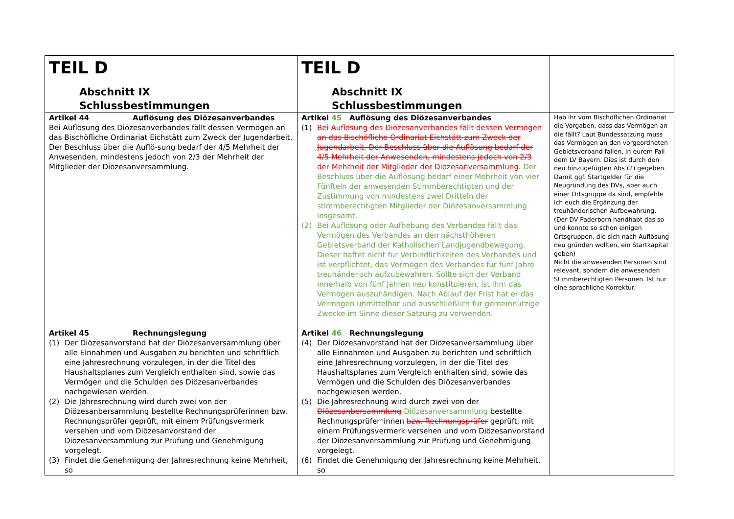| TEIL D Abschnitt IX Schlussbestimmungen | TEIL D Abschnitt IX Schlussbestimmungen | |
| Artikel 44 Auflösung des Diözesanverbandes Bei Auflösung des Diözesanverbandes fällt dessen Vermögen an das Bischöfliche Ordinariat Eichstätt zum Zweck der Jugendarbeit. Der Beschluss über die Auflö-sung bedarf der 4/5 Mehrheit der Anwesenden, mindestens jedoch von 2/3 der Mehrheit der Mitglieder der Diözesanversammlung. | Artikel 45 Auflösung des Diözesanverbandes (1) Bei Auflösung des Diözesanverbandes fällt dessen Vermögen an das Bischöfliche Ordinariat Eichstätt zum Zweck der Jugendarbeit. Der Beschluss über die Auflösung bedarf der 4/5 Mehrheit der Anwesenden, mindestens jedoch von 2/3 der Mehrheit der Mitglieder der Diözesanversammlung. Der Beschluss über die Auflösung bedarf einer Mehrheit von vier Fünfteln der anwesenden Stimmberechtigten und der Zustimmung von mindestens zwei Dritteln der stimmberechtigten Mitglieder der Diözesanversammlung insgesamt. (2) Bei Auflösung oder Aufhebung des Verbandes fällt das Vermögen des Verbandes an den nächsthöheren Gebietsverband der Katholischen Landjugendbewegung. Dieser haftet nicht für Verbindlichkeiten des Verbandes und ist verpflichtet, das Vermögen des Verbandes für fünf Jahre treuhänderisch aufzubewahren. Sollte sich der Verband innerhalb von fünf Jahren neu konstituieren, ist ihm das Vermögen auszuhändigen. Nach Ablauf der Frist hat er das Vermögen unmittelbar und ausschließlich für gemeinnützige Zwecke im Sinne dieser Satzung zu verwenden. | Hab ihr vom Bischöflichen Ordinariat die Vorgaben, dass das Vermögen an die fällt? Laut Bundessatzung muss das Vermögen an den vorgeordneten Gebietsverband fallen, in eurem Fall dem LV Bayern. Dies ist durch den neu hinzugefügten Abs (2) gegeben. Damit ggf. Startgelder für die Neugründung des DVs, aber auch einer Ortsgruppe da sind, empfehle ich euch die Ergänzung der treuhänderischen Aufbewahrung. (Der DV Paderborn handhabt das so und konnte so schon einigen Ortsgruppen, die sich nach Auflösung neu gründen wollten, ein Startkapital geben) Nicht die anwesenden Personen sind relevant, sondern die anwesenden Stimmberechtigten Personen. Ist nur eine sprachliche Korrektur. |
| Artikel 45 Rechnungslegung (1) Der Diözesanvorstand hat der Diözesanversammlung über alle Einnahmen und Ausgaben zu berichten und schriftlich eine Jahresrechnung vorzulegen, in der die Titel des Haushaltsplanes zum Vergleich enthalten sind, sowie das Vermögen und die Schulden des Diözesanverbandes nachgewiesen werden. (2) Die Jahresrechnung wird durch zwei von der Diözesanbersammlung bestellte Rechnungsprüferinnen bzw. Rechnungsprüfer geprüft, mit einem Prüfungsvermerk versehen und vom Diözesanvorstand der Diözesanversammlung zur Prüfung und Genehmigung vorgelegt. (3) Findet die Genehmigung der Jahresrechnung keine Mehrheit, so | Artikel 46 Rechnungslegung (4) Der Diözesanvorstand hat der Diözesanversammlung über alle Einnahmen und Ausgaben zu berichten und schriftlich eine Jahresrechnung vorzulegen, in der die Titel des Haushaltsplanes zum Vergleich enthalten sind, sowie das Vermögen und die Schulden des Diözesanverbandes nachgewiesen werden. (5) Die Jahresrechnung wird durch zwei von der Diözesanbersammlung Diözesanversammlung bestellte Rechnungsprüfer * innen bzw. Rechnungsprüfer geprüft, mit einem Prüfungsvermerk versehen und vom Diözesanvorstand der Diözesanversammlung zur Prüfung und Genehmigung vorgelegt. (6) Findet die Genehmigung der Jahresrechnung keine Mehrheit, so | |